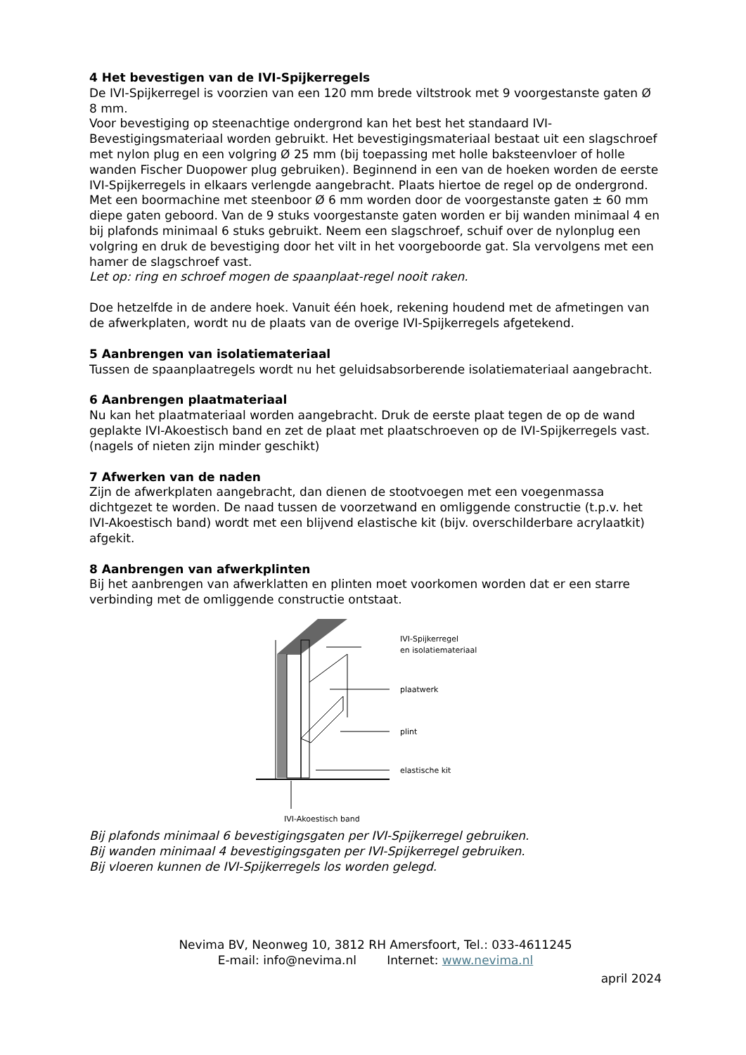4 Het bevestigen van de IVI-Spijkerregels
De IVI-Spijkerregel is voorzien van een 120 mm brede viltstrook met 9 voorgestanste gaten Ø 8 mm.
Voor bevestiging op steenachtige ondergrond kan het best het standaard IVI-Bevestigingsmateriaal worden gebruikt. Het bevestigingsmateriaal bestaat uit een slagschroef met nylon plug en een volgring Ø 25 mm (bij toepassing met holle baksteenvloer of holle wanden Fischer Duopower plug gebruiken). Beginnend in een van de hoeken worden de eerste IVI-Spijkerregels in elkaars verlengde aangebracht. Plaats hiertoe de regel op de ondergrond. Met een boormachine met steenboor Ø 6 mm worden door de voorgestanste gaten ± 60 mm diepe gaten geboord. Van de 9 stuks voorgestanste gaten worden er bij wanden minimaal 4 en bij plafonds minimaal 6 stuks gebruikt. Neem een slagschroef, schuif over de nylonplug een volgring en druk de bevestiging door het vilt in het voorgeboorde gat. Sla vervolgens met een hamer de slagschroef vast.
Let op: ring en schroef mogen de spaanplaat-regel nooit raken.
Doe hetzelfde in de andere hoek. Vanuit één hoek, rekening houdend met de afmetingen van de afwerkplaten, wordt nu de plaats van de overige IVI-Spijkerregels afgetekend.
5 Aanbrengen van isolatiemateriaal
Tussen de spaanplaatregels wordt nu het geluidsabsorberende isolatiemateriaal aangebracht.
6 Aanbrengen plaatmateriaal
Nu kan het plaatmateriaal worden aangebracht. Druk de eerste plaat tegen de op de wand geplakte IVI-Akoestisch band en zet de plaat met plaatschroeven op de IVI-Spijkerregels vast. (nagels of nieten zijn minder geschikt)
7 Afwerken van de naden
Zijn de afwerkplaten aangebracht, dan dienen de stootvoegen met een voegenmassa dichtgezet te worden. De naad tussen de voorzetwand en omliggende constructie (t.p.v. het IVI-Akoestisch band) wordt met een blijvend elastische kit (bijv. overschilderbare acrylaatkit) afgekit.
8 Aanbrengen van afwerkplinten
Bij het aanbrengen van afwerklatten en plinten moet voorkomen worden dat er een starre verbinding met de omliggende constructie ontstaat.
IVI-Spijkerregel
en isolatiemateriaal
plaatwerk
plint
elastische kit
IVI-Akoestisch band
Bij plafonds minimaal 6 bevestigingsgaten per IVI-Spijkerregel gebruiken.
Bij wanden minimaal 4 bevestigingsgaten per IVI-Spijkerregel gebruiken.
Bij vloeren kunnen de IVI-Spijkerregels los worden gelegd.
Nevima BV, Neonweg 10, 3812 RH Amersfoort, Tel.: 033-4611245
E-mail: info@nevima.nl Internet: www.nevima.nl
april 2024